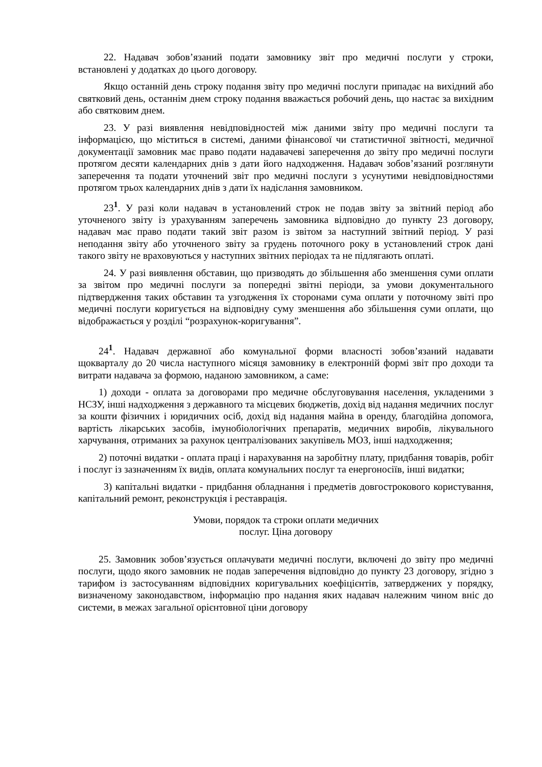22. Надавач зобов’язаний подати замовнику звіт про медичні послуги у строки, встановлені у додатках до цього договору.
Якщо останній день строку подання звіту про медичні послуги припадає на вихідний або святковий день, останнім днем строку подання вважається робочий день, що настає за вихідним або святковим днем.
23. У разі виявлення невідповідностей між даними звіту про медичні послуги та інформацією, що міститься в системі, даними фінансової чи статистичної звітності, медичної документації замовник має право подати надавачеві заперечення до звіту про медичні послуги протягом десяти календарних днів з дати його надходження. Надавач зобов’язаний розглянути заперечення та подати уточнений звіт про медичні послуги з усунутими невідповідностями протягом трьох календарних днів з дати їх надіслання замовником.
23<sup>1</sup>. У разі коли надавач в установлений строк не подав звіту за звітний період або уточненого звіту із урахуванням заперечень замовника відповідно до пункту 23 договору, надавач має право подати такий звіт разом із звітом за наступний звітний період. У разі неподання звіту або уточненого звіту за грудень поточного року в установлений строк дані такого звіту не враховуються у наступних звітних періодах та не підлягають оплаті.
24. У разі виявлення обставин, що призводять до збільшення або зменшення суми оплати за звітом про медичні послуги за попередні звітні періоди, за умови документального підтвердження таких обставин та узгодження їх сторонами сума оплати у поточному звіті про медичні послуги коригується на відповідну суму зменшення або збільшення суми оплати, що відображається у розділі “розрахунок-коригування”.
24<sup>1</sup>. Надавач державної або комунальної форми власності зобов’язаний надавати щокварталу до 20 числа наступного місяця замовнику в електронній формі звіт про доходи та витрати надавача за формою, наданою замовником, а саме:
1) доходи - оплата за договорами про медичне обслуговування населення, укладеними з НСЗУ, інші надходження з державного та місцевих бюджетів, дохід від надання медичних послуг за кошти фізичних і юридичних осіб, дохід від надання майна в оренду, благодійна допомога, вартість лікарських засобів, імунобіологічних препаратів, медичних виробів, лікувального харчування, отриманих за рахунок централізованих закупівель МОЗ, інші надходження;
2) поточні видатки - оплата праці і нарахування на заробітну плату, придбання товарів, робіт і послуг із зазначенням їх видів, оплата комунальних послуг та енергоносіїв, інші видатки;
3) капітальні видатки - придбання обладнання і предметів довгострокового користування, капітальний ремонт, реконструкція і реставрація.
Умови, порядок та строки оплати медичних
послуг. Ціна договору
25. Замовник зобов’язується оплачувати медичні послуги, включені до звіту про медичні послуги, щодо якого замовник не подав заперечення відповідно до пункту 23 договору, згідно з тарифом із застосуванням відповідних коригувальних коефіцієнтів, затверджених у порядку, визначеному законодавством, інформацію про надання яких надавач належним чином вніс до системи, в межах загальної орієнтовної ціни договору